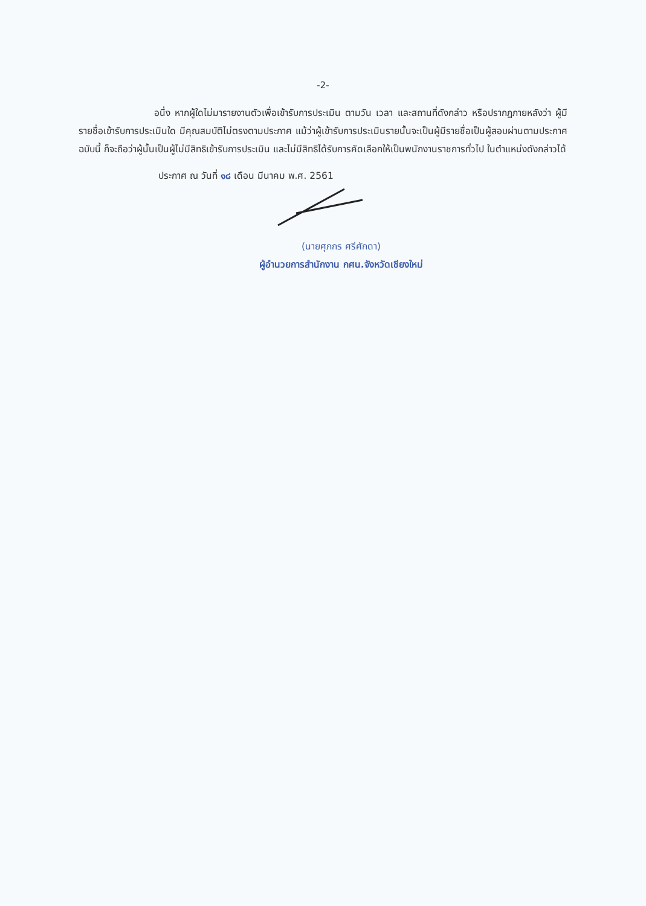-2-
อนึ่ง หากผู้ใดไม่มารายงานตัวเพื่อเข้ารับการประเมิน ตามวัน เวลา และสถานที่ดังกล่าว หรือปรากฏภายหลังว่า ผู้มีรายชื่อเข้ารับการประเมินใด มีคุณสมบัติไม่ตรงตามประกาศ แม้ว่าผู้เข้ารับการประเมินรายนั้นจะเป็นผู้มีรายชื่อเป็นผู้สอบผ่านตามประกาศฉบับนี้ ก็จะถือว่าผู้นั้นเป็นผู้ไม่มีสิทธิเข้ารับการประเมิน และไม่มีสิทธิได้รับการคัดเลือกให้เป็นพนักงานราชการทั่วไป ในตำแหน่งดังกล่าวได้
ประกาศ ณ วันที่ ๑๘ เดือน มีนาคม พ.ศ. 2561
(นายศุภกร ศรีศักดา)
ผู้อำนวยการสำนักงาน กศน.จังหวัดเชียงใหม่